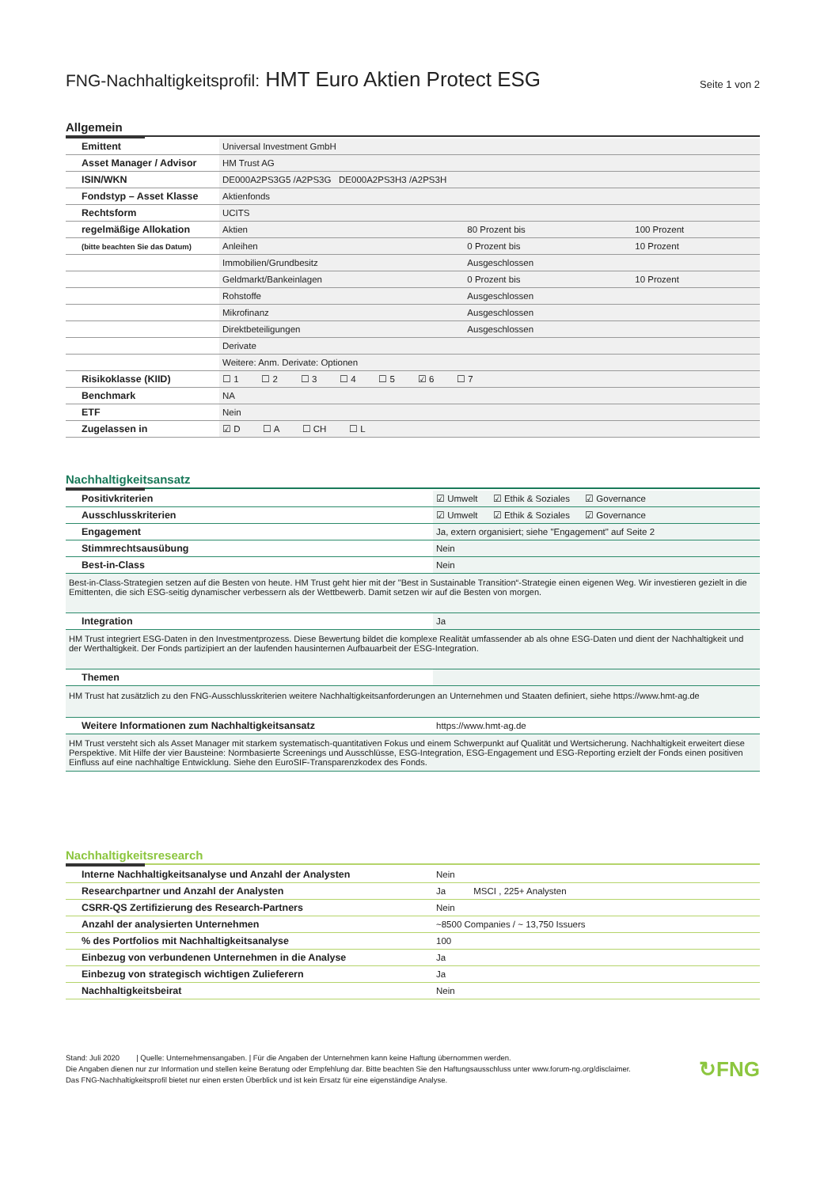FNG-Nachhaltigkeitsprofil: HMT Euro Aktien Protect ESG
Seite 1 von 2
Allgemein
| Emittent | Universal Investment GmbH | | |
| Asset Manager / Advisor | HM Trust AG | | |
| ISIN/WKN | DE000A2PS3G5 /A2PS3G DE000A2PS3H3 /A2PS3H | | |
| Fondstyp – Asset Klasse | Aktienfonds | | |
| Rechtsform | UCITS | | |
| regelmäßige Allokation | Aktien | 80 Prozent bis | 100 Prozent |
| (bitte beachten Sie das Datum) | Anleihen | 0 Prozent bis | 10 Prozent |
| | Immobilien/Grundbesitz | Ausgeschlossen | |
| | Geldmarkt/Bankeinlagen | 0 Prozent bis | 10 Prozent |
| | Rohstoffe | Ausgeschlossen | |
| | Mikrofinanz | Ausgeschlossen | |
| | Direktbeteiligungen | Ausgeschlossen | |
| | Derivate | | |
| | Weitere: Anm. Derivate: Optionen | | |
| Risikoklasse (KIID) | ☐ 1 ☐ 2 ☐ 3 ☐ 4 ☐ 5 ☑ 6 ☐ 7 | | |
| Benchmark | NA | | |
| ETF | Nein | | |
| Zugelassen in | ☑ D ☐ A ☐ CH ☐ L | | |
Nachhaltigkeitsansatz
| Positivkriterien | ☑ Umwelt ☑ Ethik & Soziales ☑ Governance |
| Ausschlusskriterien | ☑ Umwelt ☑ Ethik & Soziales ☑ Governance |
| Engagement | Ja, extern organisiert; siehe "Engagement" auf Seite 2 |
| Stimmrechtsausübung | Nein |
| Best-in-Class | Nein |
| Best-in-Class-Strategien setzen auf die Besten von heute. HM Trust geht hier mit der "Best in Sustainable Transition“-Strategie einen eigenen Weg. Wir investieren gezielt in die Emittenten, die sich ESG-seitig dynamischer verbessern als der Wettbewerb. Damit setzen wir auf die Besten von morgen. | |
| Integration | Ja |
| HM Trust integriert ESG-Daten in den Investmentprozess. Diese Bewertung bildet die komplexe Realität umfassender ab als ohne ESG-Daten und dient der Nachhaltigkeit und der Werthaltigkeit. Der Fonds partizipiert an der laufenden hausinternen Aufbauarbeit der ESG-Integration. | |
| Themen | |
| HM Trust hat zusätzlich zu den FNG-Ausschlusskriterien weitere Nachhaltigkeitsanforderungen an Unternehmen und Staaten definiert, siehe https://www.hmt-ag.de | |
| Weitere Informationen zum Nachhaltigkeitsansatz | https://www.hmt-ag.de |
| HM Trust versteht sich als Asset Manager mit starkem systematisch-quantitativen Fokus und einem Schwerpunkt auf Qualität und Wertsicherung. Nachhaltigkeit erweitert diese Perspektive. Mit Hilfe der vier Bausteine: Normbasierte Screenings und Ausschlüsse, ESG-Integration, ESG-Engagement und ESG-Reporting erzielt der Fonds einen positiven Einfluss auf eine nachhaltige Entwicklung. Siehe den EuroSIF-Transparenzkodex des Fonds. | |
Nachhaltigkeitsresearch
| Interne Nachhaltigkeitsanalyse und Anzahl der Analysten | Nein |
| Researchpartner und Anzahl der Analysten | Ja MSCI , 225+ Analysten |
| CSRR-QS Zertifizierung des Research-Partners | Nein |
| Anzahl der analysierten Unternehmen | ~8500 Companies / ~ 13,750 Issuers |
| % des Portfolios mit Nachhaltigkeitsanalyse | 100 |
| Einbezug von verbundenen Unternehmen in die Analyse | Ja |
| Einbezug von strategisch wichtigen Zulieferern | Ja |
| Nachhaltigkeitsbeirat | Nein |
Stand: Juli 2020 | Quelle: Unternehmensangaben. | Für die Angaben der Unternehmen kann keine Haftung übernommen werden.
Die Angaben dienen nur zur Information und stellen keine Beratung oder Empfehlung dar. Bitte beachten Sie den Haftungsausschluss unter www.forum-ng.org/disclaimer.
Das FNG-Nachhaltigkeitsprofil bietet nur einen ersten Überblick und ist kein Ersatz für eine eigenständige Analyse.
↻FNG